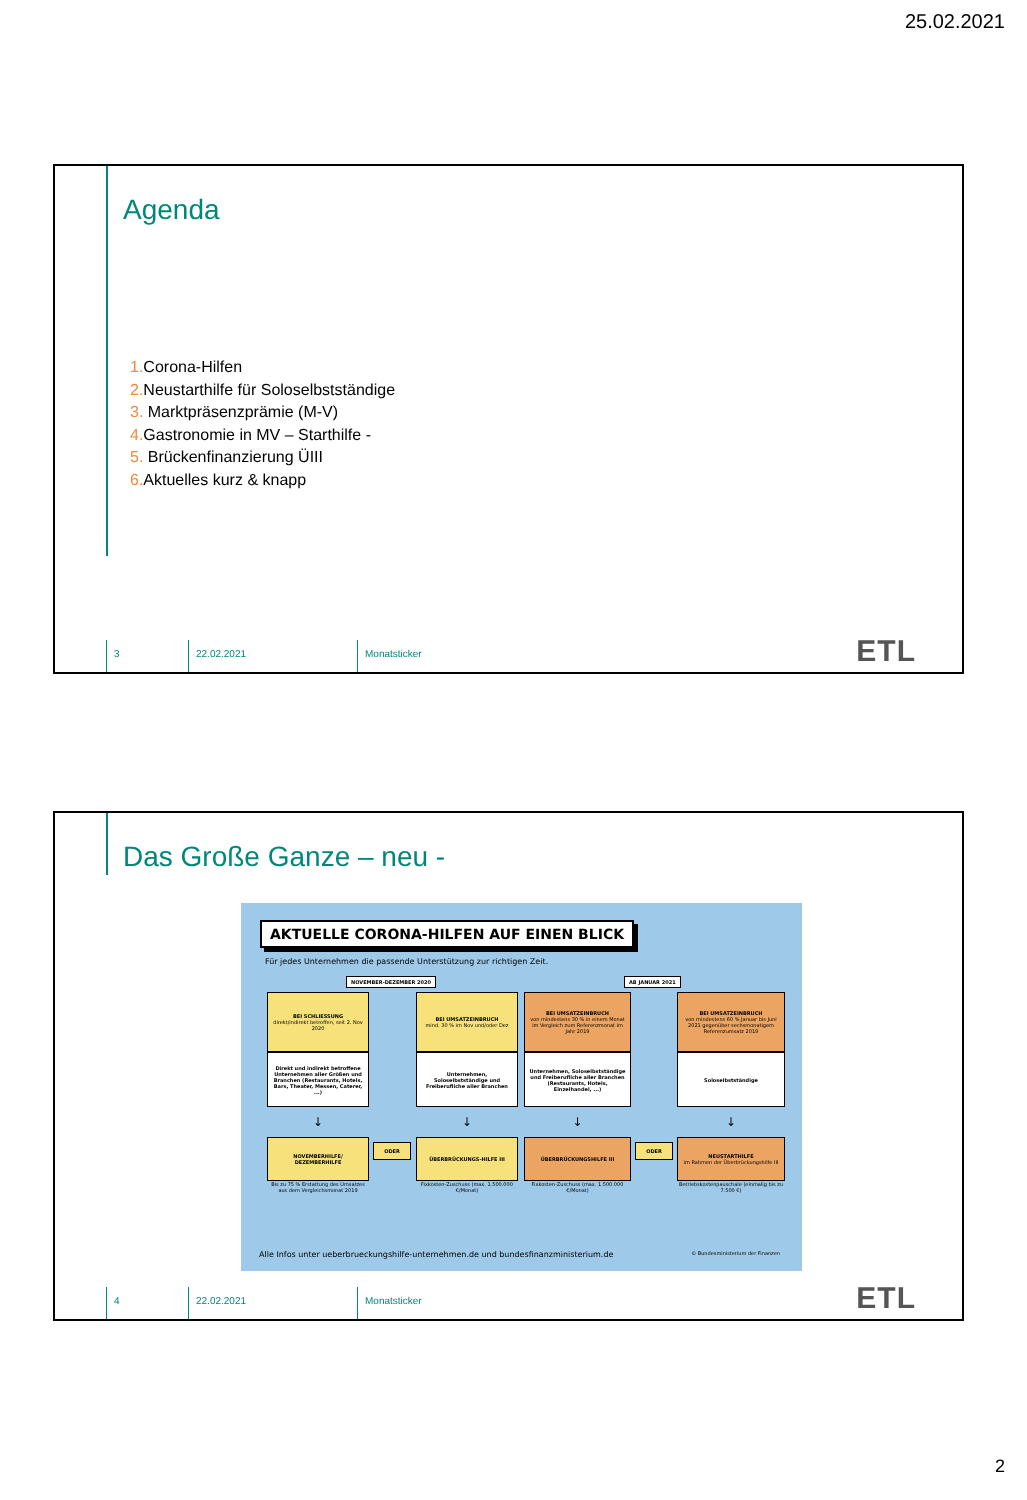25.02.2021
Agenda
1. Corona-Hilfen
2. Neustarthilfe für Soloselbstständige
3. Marktpräsenzprämie (M-V)
4. Gastronomie in MV – Starthilfe -
5. Brückenfinanzierung ÜIII
6. Aktuelles kurz & knapp
3 22.02.2021 Monatsticker ETL
Das Große Ganze – neu -
AKTUELLE CORONA-HILFEN AUF EINEN BLICK
Für jedes Unternehmen die passende Unterstützung zur richtigen Zeit.
NOVEMBER-DEZEMBER 2020 AB JANUAR 2021
BEI SCHLIESSUNG
direkt/indirekt betroffen, seit 2. Nov 2020
Direkt und indirekt betroffene Unternehmen aller Größen und Branchen (Restaurants, Hotels, Bars, Theater, Messen, Caterer, ...)
↓
NOVEMBERHILFE/ DEZEMBERHILFE
Bis zu 75 % Erstattung des Umsatzes aus dem Vergleichsmonat 2019
ODER
BEI UMSATZEINBRUCH
mind. 30 % im Nov und/oder Dez
Unternehmen, Soloselbstständige und Freiberufliche aller Branchen
↓
ÜBERBRÜCKUNGS-HILFE III
Fixkosten-Zuschuss (max. 1.500.000 €/Monat)
BEI UMSATZEINBRUCH
von mindestens 30 % in einem Monat im Vergleich zum Referenzmonat im Jahr 2019
Unternehmen, Soloselbstständige und Freiberufliche aller Branchen (Restaurants, Hotels, Einzelhandel, ...)
↓
ÜBERBRÜCKUNGSHILFE III
Fixkosten-Zuschuss (max. 1.500.000 €/Monat)
ODER
BEI UMSATZEINBRUCH
von mindestens 60 % Januar bis Juni 2021 gegenüber sechsmonatigem Referenzumsatz 2019
Soloselbstständige
↓
NEUSTARTHILFE
im Rahmen der Überbrückungshilfe III
Betriebskostenpauschale (einmalig bis zu 7.500 €)
Alle Infos unter ueberbrueckungshilfe-unternehmen.de und bundesfinanzministerium.de © Bundesministerium der Finanzen
4 22.02.2021 Monatsticker ETL
2